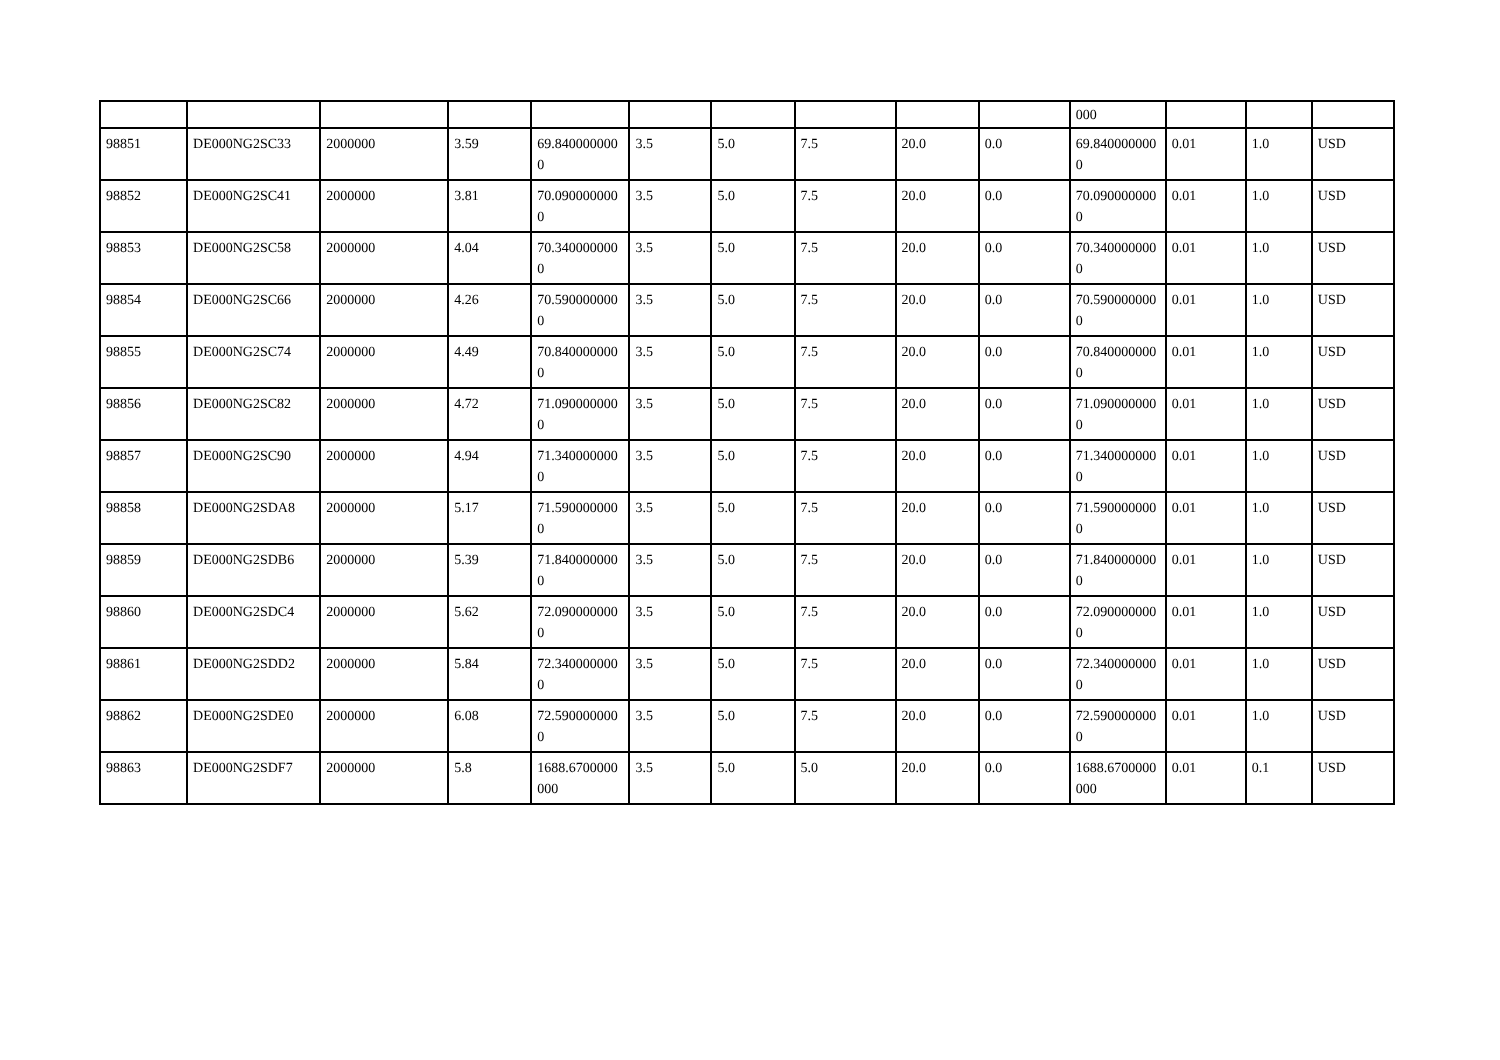| | | | | | | | | | | 000 | | | |
| 98851 | DE000NG2SC33 | 2000000 | 3.59 | 69.8400000000 | 3.5 | 5.0 | 7.5 | 20.0 | 0.0 | 69.8400000000 | 0.01 | 1.0 | USD |
| 98852 | DE000NG2SC41 | 2000000 | 3.81 | 70.0900000000 | 3.5 | 5.0 | 7.5 | 20.0 | 0.0 | 70.0900000000 | 0.01 | 1.0 | USD |
| 98853 | DE000NG2SC58 | 2000000 | 4.04 | 70.3400000000 | 3.5 | 5.0 | 7.5 | 20.0 | 0.0 | 70.3400000000 | 0.01 | 1.0 | USD |
| 98854 | DE000NG2SC66 | 2000000 | 4.26 | 70.5900000000 | 3.5 | 5.0 | 7.5 | 20.0 | 0.0 | 70.5900000000 | 0.01 | 1.0 | USD |
| 98855 | DE000NG2SC74 | 2000000 | 4.49 | 70.8400000000 | 3.5 | 5.0 | 7.5 | 20.0 | 0.0 | 70.8400000000 | 0.01 | 1.0 | USD |
| 98856 | DE000NG2SC82 | 2000000 | 4.72 | 71.0900000000 | 3.5 | 5.0 | 7.5 | 20.0 | 0.0 | 71.0900000000 | 0.01 | 1.0 | USD |
| 98857 | DE000NG2SC90 | 2000000 | 4.94 | 71.3400000000 | 3.5 | 5.0 | 7.5 | 20.0 | 0.0 | 71.3400000000 | 0.01 | 1.0 | USD |
| 98858 | DE000NG2SDA8 | 2000000 | 5.17 | 71.5900000000 | 3.5 | 5.0 | 7.5 | 20.0 | 0.0 | 71.5900000000 | 0.01 | 1.0 | USD |
| 98859 | DE000NG2SDB6 | 2000000 | 5.39 | 71.8400000000 | 3.5 | 5.0 | 7.5 | 20.0 | 0.0 | 71.8400000000 | 0.01 | 1.0 | USD |
| 98860 | DE000NG2SDC4 | 2000000 | 5.62 | 72.0900000000 | 3.5 | 5.0 | 7.5 | 20.0 | 0.0 | 72.0900000000 | 0.01 | 1.0 | USD |
| 98861 | DE000NG2SDD2 | 2000000 | 5.84 | 72.3400000000 | 3.5 | 5.0 | 7.5 | 20.0 | 0.0 | 72.3400000000 | 0.01 | 1.0 | USD |
| 98862 | DE000NG2SDE0 | 2000000 | 6.08 | 72.5900000000 | 3.5 | 5.0 | 7.5 | 20.0 | 0.0 | 72.5900000000 | 0.01 | 1.0 | USD |
| 98863 | DE000NG2SDF7 | 2000000 | 5.8 | 1688.6700000000 | 3.5 | 5.0 | 5.0 | 20.0 | 0.0 | 1688.6700000000 | 0.01 | 0.1 | USD |